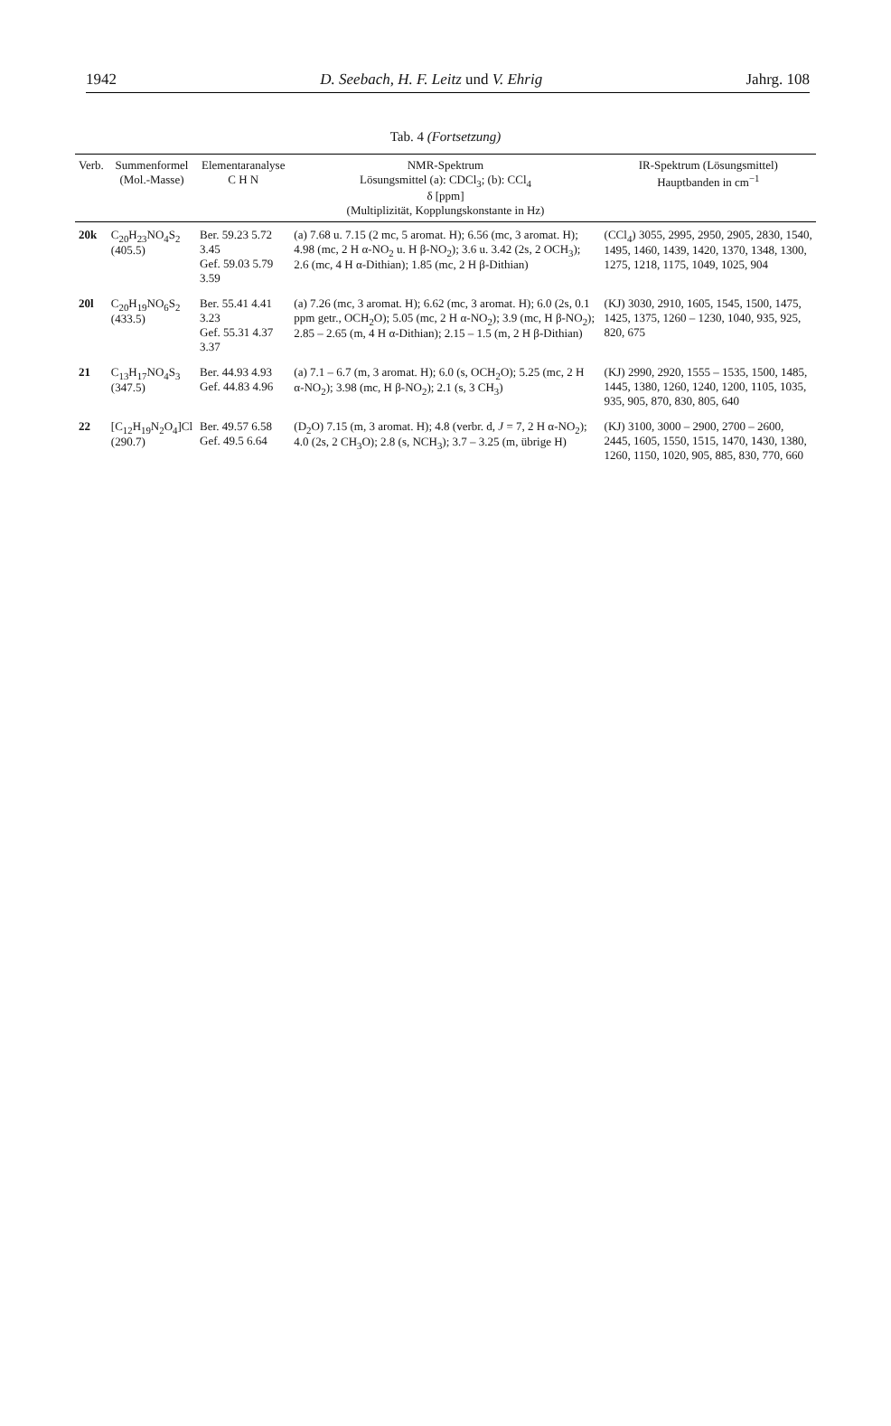1942 D. Seebach, H. F. Leitz und V. Ehrig Jahrg. 108
Tab. 4 (Fortsetzung)
| Verb. | Summenformel (Mol.-Masse) | Elementaranalyse C H N | NMR-Spektrum Lösungsmittel (a): CDCl<sub>3</sub>; (b): CCl<sub>4</sub> δ [ppm] (Multiplizität, Kopplungskonstante in Hz) | IR-Spektrum (Lösungsmittel) Hauptbanden in cm<sup>−1</sup> |
| --- | --- | --- | --- | --- |
| 20k | C<sub>20</sub>H<sub>23</sub>NO<sub>4</sub>S<sub>2</sub> (405.5) | Ber. 59.23 5.72 3.45 Gef. 59.03 5.79 3.59 | (a) 7.68 u. 7.15 (2 mc, 5 aromat. H); 6.56 (mc, 3 aromat. H); 4.98 (mc, 2 H α-NO<sub>2</sub> u. H β-NO<sub>2</sub>); 3.6 u. 3.42 (2s, 2 OCH<sub>3</sub>); 2.6 (mc, 4 H α-Dithian); 1.85 (mc, 2 H β-Dithian) | (CCl<sub>4</sub>) 3055, 2995, 2950, 2905, 2830, 1540, 1495, 1460, 1439, 1420, 1370, 1348, 1300, 1275, 1218, 1175, 1049, 1025, 904 |
| 20l | C<sub>20</sub>H<sub>19</sub>NO<sub>6</sub>S<sub>2</sub> (433.5) | Ber. 55.41 4.41 3.23 Gef. 55.31 4.37 3.37 | (a) 7.26 (mc, 3 aromat. H); 6.62 (mc, 3 aromat. H); 6.0 (2s, 0.1 ppm getr., OCH<sub>2</sub>O); 5.05 (mc, 2 H α-NO<sub>2</sub>); 3.9 (mc, H β-NO<sub>2</sub>); 2.85 – 2.65 (m, 4 H α-Dithian); 2.15 – 1.5 (m, 2 H β-Dithian) | (KJ) 3030, 2910, 1605, 1545, 1500, 1475, 1425, 1375, 1260 – 1230, 1040, 935, 925, 820, 675 |
| 21 | C<sub>13</sub>H<sub>17</sub>NO<sub>4</sub>S<sub>3</sub> (347.5) | Ber. 44.93 4.93 Gef. 44.83 4.96 | (a) 7.1 – 6.7 (m, 3 aromat. H); 6.0 (s, OCH<sub>2</sub>O); 5.25 (mc, 2 H α-NO<sub>2</sub>); 3.98 (mc, H β-NO<sub>2</sub>); 2.1 (s, 3 CH<sub>3</sub>) | (KJ) 2990, 2920, 1555 – 1535, 1500, 1485, 1445, 1380, 1260, 1240, 1200, 1105, 1035, 935, 905, 870, 830, 805, 640 |
| 22 | [C<sub>12</sub>H<sub>19</sub>N<sub>2</sub>O<sub>4</sub>]Cl (290.7) | Ber. 49.57 6.58 Gef. 49.5 6.64 | (D<sub>2</sub>O) 7.15 (m, 3 aromat. H); 4.8 (verbr. d, J = 7, 2 H α-NO<sub>2</sub>); 4.0 (2s, 2 CH<sub>3</sub>O); 2.8 (s, NCH<sub>3</sub>); 3.7 – 3.25 (m, übrige H) | (KJ) 3100, 3000 – 2900, 2700 – 2600, 2445, 1605, 1550, 1515, 1470, 1430, 1380, 1260, 1150, 1020, 905, 885, 830, 770, 660 |